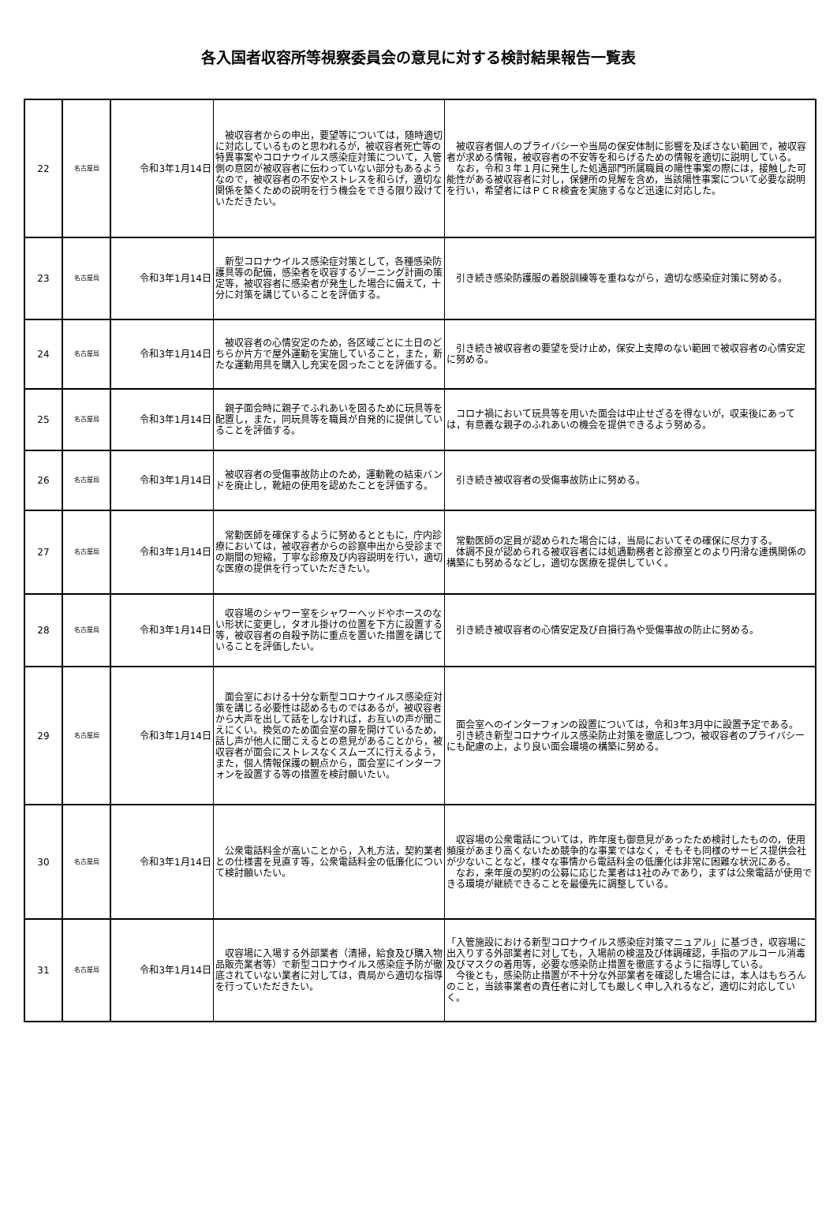各入国者収容所等視察委員会の意見に対する検討結果報告一覧表
| 22 | 名古屋局 | 令和3年1月14日 | 被収容者からの申出，要望等については，随時適切に対応しているものと思われるが，被収容者死亡等の特異事案やコロナウイルス感染症対策について，入管側の意図が被収容者に伝わっていない部分もあるようなので，被収容者の不安やストレスを和らげ，適切な関係を築くための説明を行う機会をできる限り設けていただきたい。 | 被収容者個人のプライバシーや当局の保安体制に影響を及ぼさない範囲で，被収容者が求める情報，被収容者の不安等を和らげるための情報を適切に説明している。 なお，令和３年１月に発生した処遇部門所属職員の陽性事案の際には，接触した可能性がある被収容者に対し，保健所の見解を含め，当該陽性事案について必要な説明を行い，希望者にはＰＣＲ検査を実施するなど迅速に対応した。 |
| 23 | 名古屋局 | 令和3年1月14日 | 新型コロナウイルス感染症対策として，各種感染防護具等の配備，感染者を収容するゾーニング計画の策定等，被収容者に感染者が発生した場合に備えて，十分に対策を講じていることを評価する。 | 引き続き感染防護服の着脱訓練等を重ねながら，適切な感染症対策に努める。 |
| 24 | 名古屋局 | 令和3年1月14日 | 被収容者の心情安定のため，各区域ごとに土日のどちらか片方で屋外運動を実施していること，また，新たな運動用具を購入し充実を図ったことを評価する。 | 引き続き被収容者の要望を受け止め，保安上支障のない範囲で被収容者の心情安定に努める。 |
| 25 | 名古屋局 | 令和3年1月14日 | 親子面会時に親子でふれあいを図るために玩具等を配置し，また，同玩具等を職員が自発的に提供していることを評価する。 | コロナ禍において玩具等を用いた面会は中止せざるを得ないが，収束後にあっては，有意義な親子のふれあいの機会を提供できるよう努める。 |
| 26 | 名古屋局 | 令和3年1月14日 | 被収容者の受傷事故防止のため，運動靴の結束バンドを廃止し，靴紐の使用を認めたことを評価する。 | 引き続き被収容者の受傷事故防止に努める。 |
| 27 | 名古屋局 | 令和3年1月14日 | 常勤医師を確保するように努めるとともに，庁内診療においては，被収容者からの診察申出から受診までの期間の短縮，丁寧な診療及び内容説明を行い，適切な医療の提供を行っていただきたい。 | 常勤医師の定員が認められた場合には，当局においてその確保に尽力する。 体調不良が認められる被収容者には処遇勤務者と診療室とのより円滑な連携関係の構築にも努めるなどし，適切な医療を提供していく。 |
| 28 | 名古屋局 | 令和3年1月14日 | 収容場のシャワー室をシャワーヘッドやホースのない形状に変更し，タオル掛けの位置を下方に設置する等，被収容者の自殺予防に重点を置いた措置を講じていることを評価したい。 | 引き続き被収容者の心情安定及び自損行為や受傷事故の防止に努める。 |
| 29 | 名古屋局 | 令和3年1月14日 | 面会室における十分な新型コロナウイルス感染症対策を講じる必要性は認めるものではあるが，被収容者から大声を出して話をしなければ，お互いの声が聞こえにくい。換気のため面会室の扉を開けているため，話し声が他人に聞こえるとの意見があることから，被収容者が面会にストレスなくスムーズに行えるよう，また，個人情報保護の観点から，面会室にインターフォンを設置する等の措置を検討願いたい。 | 面会室へのインターフォンの設置については，令和3年3月中に設置予定である。 引き続き新型コロナウイルス感染防止対策を徹底しつつ，被収容者のプライバシーにも配慮の上，より良い面会環境の構築に努める。 |
| 30 | 名古屋局 | 令和3年1月14日 | 公衆電話料金が高いことから，入札方法，契約業者との仕様書を見直す等，公衆電話料金の低廉化について検討願いたい。 | 収容場の公衆電話については，昨年度も御意見があったため検討したものの，使用頻度があまり高くないため競争的な事業ではなく，そもそも同様のサービス提供会社が少ないことなど，様々な事情から電話料金の低廉化は非常に困難な状況にある。 なお，来年度の契約の公募に応じた業者は1社のみであり，まずは公衆電話が使用できる環境が継続できることを最優先に調整している。 |
| 31 | 名古屋局 | 令和3年1月14日 | 収容場に入場する外部業者（清掃，給食及び購入物品販売業者等）で新型コロナウイルス感染症予防が徹底されていない業者に対しては，貴局から適切な指導を行っていただきたい。 | 「入管施設における新型コロナウイルス感染症対策マニュアル」に基づき，収容場に出入りする外部業者に対しても，入場前の検温及び体調確認，手指のアルコール消毒及びマスクの着用等，必要な感染防止措置を徹底するように指導している。 今後とも，感染防止措置が不十分な外部業者を確認した場合には，本人はもちろんのこと，当該事業者の責任者に対しても厳しく申し入れるなど，適切に対応していく。 |